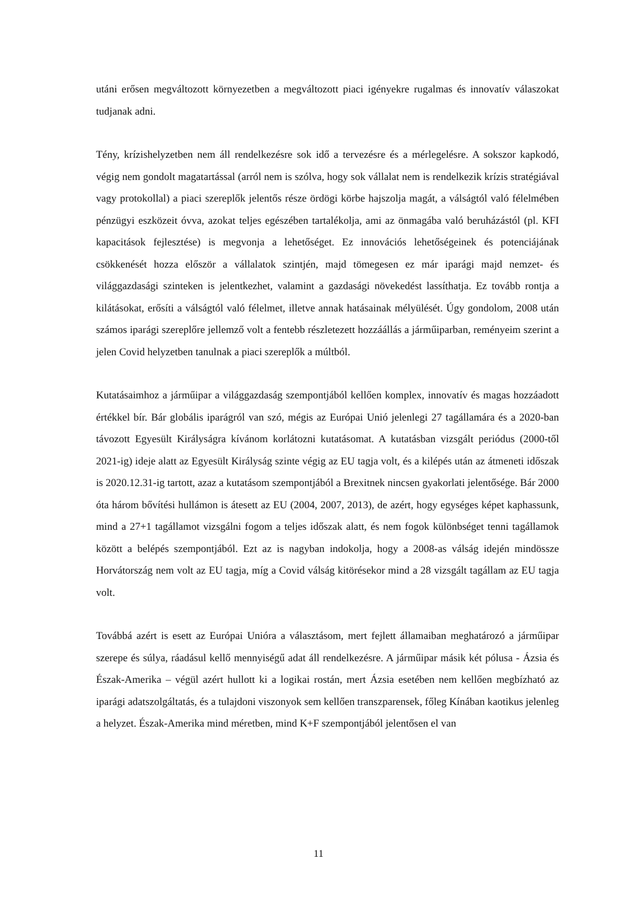utáni erősen megváltozott környezetben a megváltozott piaci igényekre rugalmas és innovatív válaszokat tudjanak adni.
Tény, krízishelyzetben nem áll rendelkezésre sok idő a tervezésre és a mérlegelésre. A sokszor kapkodó, végig nem gondolt magatartással (arról nem is szólva, hogy sok vállalat nem is rendelkezik krízis stratégiával vagy protokollal) a piaci szereplők jelentős része ördögi körbe hajszolja magát, a válságtól való félelmében pénzügyi eszközeit óvva, azokat teljes egészében tartalékolja, ami az önmagába való beruházástól (pl. KFI kapacitások fejlesztése) is megvonja a lehetőséget. Ez innovációs lehetőségeinek és potenciájának csökkenését hozza először a vállalatok szintjén, majd tömegesen ez már iparági majd nemzet- és világgazdasági szinteken is jelentkezhet, valamint a gazdasági növekedést lassíthatja. Ez tovább rontja a kilátásokat, erősíti a válságtól való félelmet, illetve annak hatásainak mélyülését. Úgy gondolom, 2008 után számos iparági szereplőre jellemző volt a fentebb részletezett hozzáállás a járműiparban, reményeim szerint a jelen Covid helyzetben tanulnak a piaci szereplők a múltból.
Kutatásaimhoz a járműipar a világgazdaság szempontjából kellően komplex, innovatív és magas hozzáadott értékkel bír. Bár globális iparágról van szó, mégis az Európai Unió jelenlegi 27 tagállamára és a 2020-ban távozott Egyesült Királyságra kívánom korlátozni kutatásomat. A kutatásban vizsgált periódus (2000-től 2021-ig) ideje alatt az Egyesült Királyság szinte végig az EU tagja volt, és a kilépés után az átmeneti időszak is 2020.12.31-ig tartott, azaz a kutatásom szempontjából a Brexitnek nincsen gyakorlati jelentősége. Bár 2000 óta három bővítési hullámon is átesett az EU (2004, 2007, 2013), de azért, hogy egységes képet kaphassunk, mind a 27+1 tagállamot vizsgálni fogom a teljes időszak alatt, és nem fogok különbséget tenni tagállamok között a belépés szempontjából. Ezt az is nagyban indokolja, hogy a 2008-as válság idején mindössze Horvátország nem volt az EU tagja, míg a Covid válság kitörésekor mind a 28 vizsgált tagállam az EU tagja volt.
Továbbá azért is esett az Európai Unióra a választásom, mert fejlett államaiban meghatározó a járműipar szerepe és súlya, ráadásul kellő mennyiségű adat áll rendelkezésre. A járműipar másik két pólusa - Ázsia és Észak-Amerika – végül azért hullott ki a logikai rostán, mert Ázsia esetében nem kellően megbízható az iparági adatszolgáltatás, és a tulajdoni viszonyok sem kellően transzparensek, főleg Kínában kaotikus jelenleg a helyzet. Észak-Amerika mind méretben, mind K+F szempontjából jelentősen el van
11